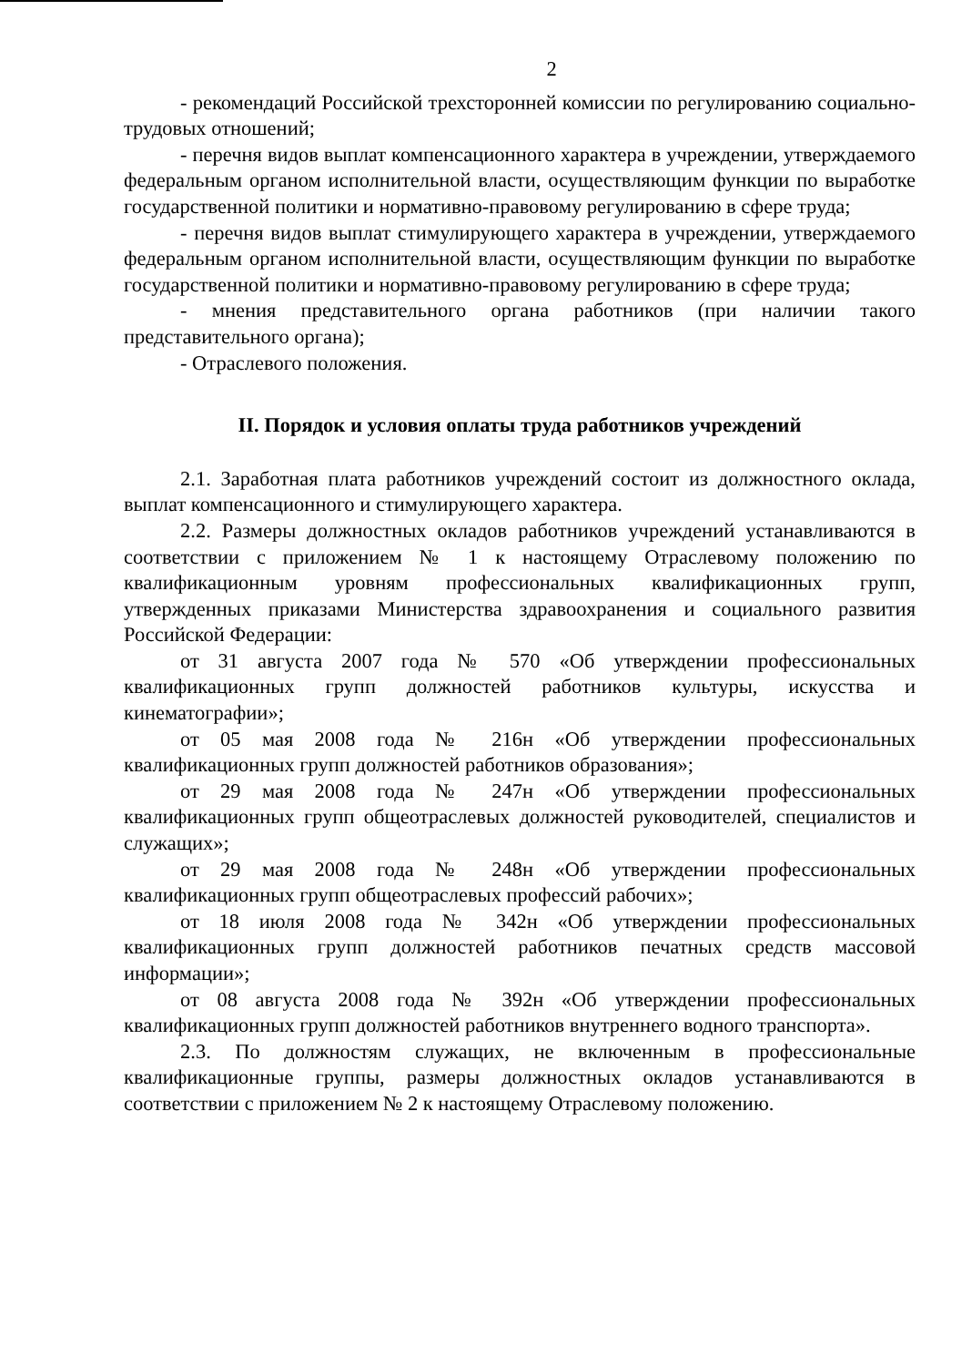2
- рекомендаций Российской трехсторонней комиссии по регулированию социально-трудовых отношений;
- перечня видов выплат компенсационного характера в учреждении, утверждаемого федеральным органом исполнительной власти, осуществляющим функции по выработке государственной политики и нормативно-правовому регулированию в сфере труда;
- перечня видов выплат стимулирующего характера в учреждении, утверждаемого федеральным органом исполнительной власти, осуществляющим функции по выработке государственной политики и нормативно-правовому регулированию в сфере труда;
- мнения представительного органа работников (при наличии такого представительного органа);
- Отраслевого положения.
II. Порядок и условия оплаты труда работников учреждений
2.1. Заработная плата работников учреждений состоит из должностного оклада, выплат компенсационного и стимулирующего характера.
2.2. Размеры должностных окладов работников учреждений устанавливаются в соответствии с приложением № 1 к настоящему Отраслевому положению по квалификационным уровням профессиональных квалификационных групп, утвержденных приказами Министерства здравоохранения и социального развития Российской Федерации:
от 31 августа 2007 года № 570 «Об утверждении профессиональных квалификационных групп должностей работников культуры, искусства и кинематографии»;
от 05 мая 2008 года № 216н «Об утверждении профессиональных квалификационных групп должностей работников образования»;
от 29 мая 2008 года № 247н «Об утверждении профессиональных квалификационных групп общеотраслевых должностей руководителей, специалистов и служащих»;
от 29 мая 2008 года № 248н «Об утверждении профессиональных квалификационных групп общеотраслевых профессий рабочих»;
от 18 июля 2008 года № 342н «Об утверждении профессиональных квалификационных групп должностей работников печатных средств массовой информации»;
от 08 августа 2008 года № 392н «Об утверждении профессиональных квалификационных групп должностей работников внутреннего водного транспорта».
2.3. По должностям служащих, не включенным в профессиональные квалификационные группы, размеры должностных окладов устанавливаются в соответствии с приложением № 2 к настоящему Отраслевому положению.